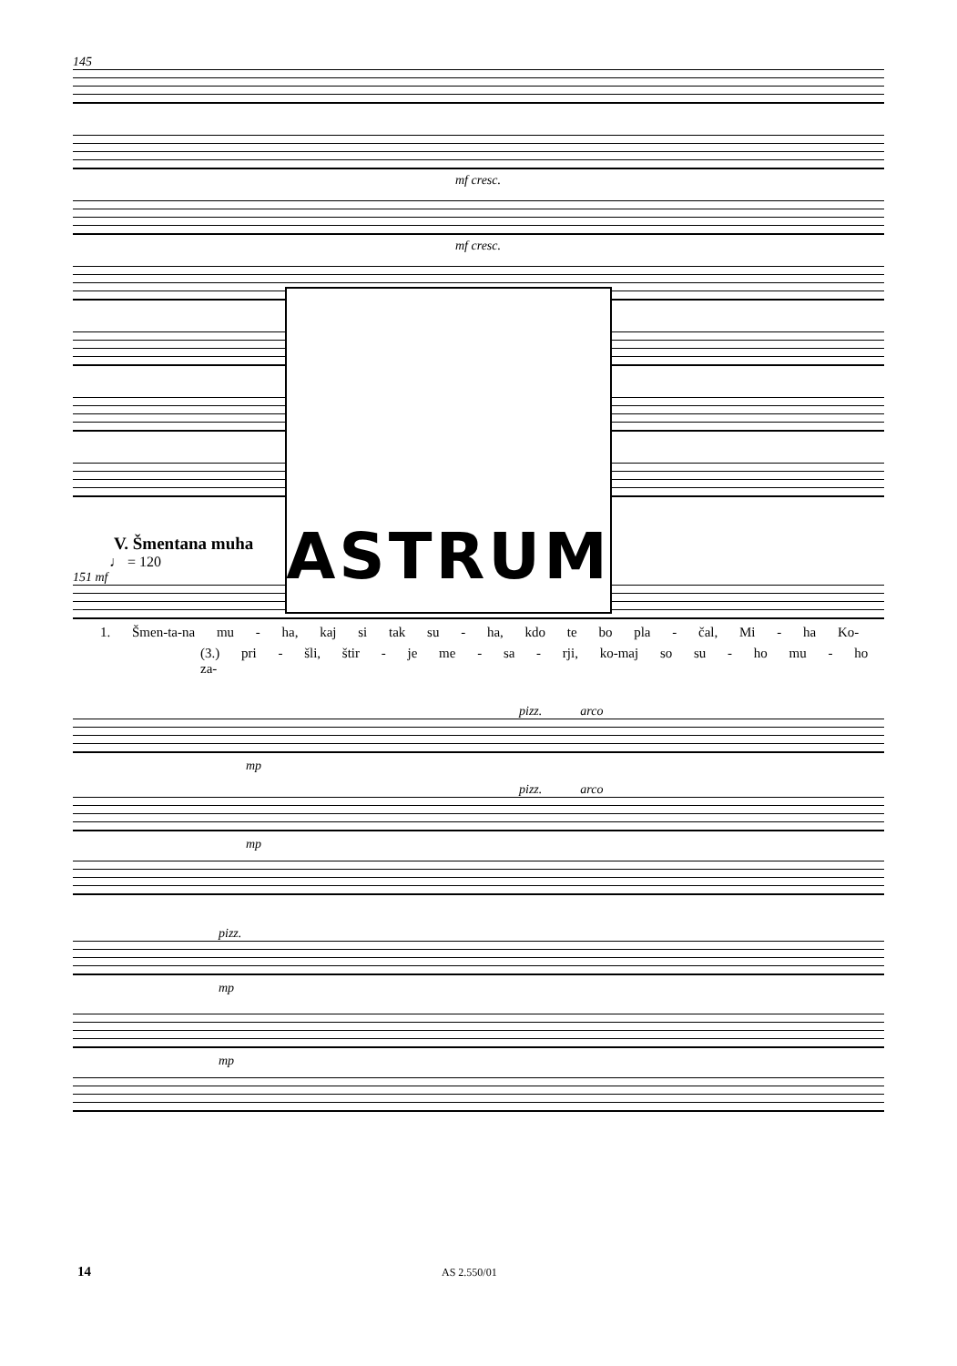145
mf cresc.
mf cresc.
ASTRUM
V. Šmentana muha
♩ = 120
151 mf
1. Šmen-ta-na mu - ha, kaj si tak su - ha, kdo te bo pla - čal, Mi - ha Ko-
(3.) pri - šli, štir - je me - sa - rji, ko-maj so su - ho mu - ho za-
pizz. arco
mp
pizz. arco
mp
pizz.
mp
mp
14 AS 2.550/01